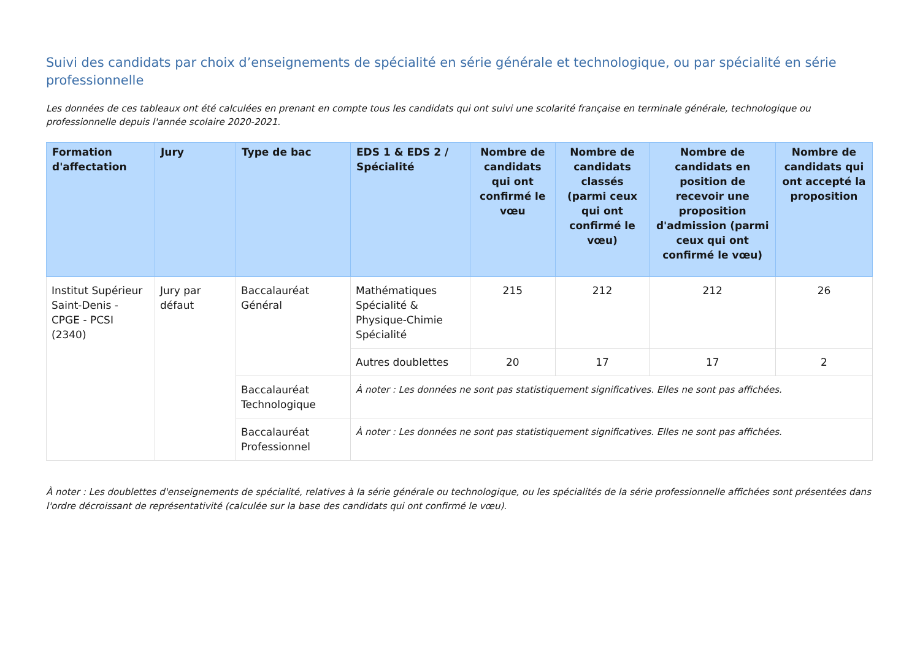Suivi des candidats par choix d’enseignements de spécialité en série générale et technologique, ou par spécialité en série professionnelle
Les données de ces tableaux ont été calculées en prenant en compte tous les candidats qui ont suivi une scolarité française en terminale générale, technologique ou professionnelle depuis l'année scolaire 2020-2021.
| Formation d'affectation | Jury | Type de bac | EDS 1 & EDS 2 / Spécialité | Nombre de candidats qui ont confirmé le vœu | Nombre de candidats classés (parmi ceux qui ont confirmé le vœu) | Nombre de candidats en position de recevoir une proposition d'admission (parmi ceux qui ont confirmé le vœu) | Nombre de candidats qui ont accepté la proposition |
| --- | --- | --- | --- | --- | --- | --- | --- |
| Institut Supérieur Saint-Denis - CPGE - PCSI (2340) | Jury par défaut | Baccalauréat Général | Mathématiques Spécialité & Physique-Chimie Spécialité | 215 | 212 | 212 | 26 |
| | | | Autres doublettes | 20 | 17 | 17 | 2 |
| | | Baccalauréat Technologique | À noter : Les données ne sont pas statistiquement significatives. Elles ne sont pas affichées. | | | | |
| | | Baccalauréat Professionnel | À noter : Les données ne sont pas statistiquement significatives. Elles ne sont pas affichées. | | | | |
À noter : Les doublettes d'enseignements de spécialité, relatives à la série générale ou technologique, ou les spécialités de la série professionnelle affichées sont présentées dans l'ordre décroissant de représentativité (calculée sur la base des candidats qui ont confirmé le vœu).